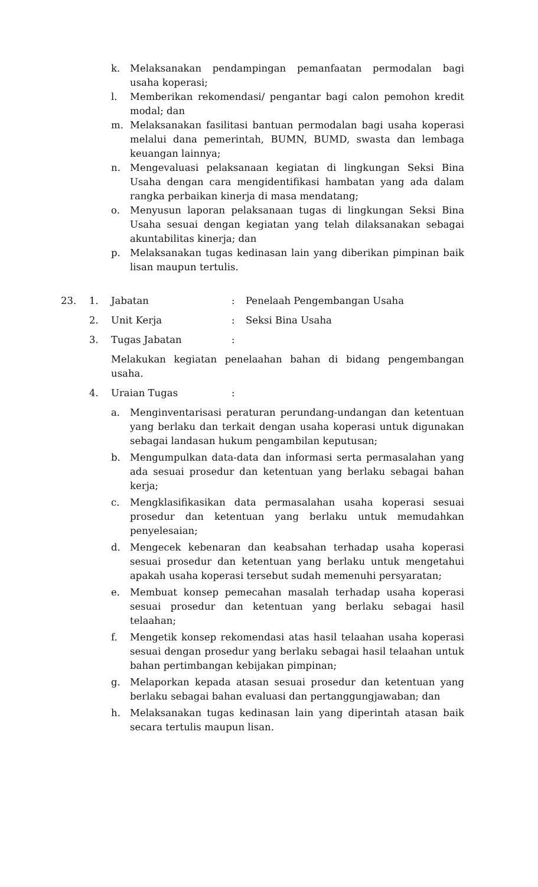k. Melaksanakan pendampingan pemanfaatan permodalan bagi usaha koperasi;
l. Memberikan rekomendasi/ pengantar bagi calon pemohon kredit modal; dan
m. Melaksanakan fasilitasi bantuan permodalan bagi usaha koperasi melalui dana pemerintah, BUMN, BUMD, swasta dan lembaga keuangan lainnya;
n. Mengevaluasi pelaksanaan kegiatan di lingkungan Seksi Bina Usaha dengan cara mengidentifikasi hambatan yang ada dalam rangka perbaikan kinerja di masa mendatang;
o. Menyusun laporan pelaksanaan tugas di lingkungan Seksi Bina Usaha sesuai dengan kegiatan yang telah dilaksanakan sebagai akuntabilitas kinerja; dan
p. Melaksanakan tugas kedinasan lain yang diberikan pimpinan baik lisan maupun tertulis.
23. 1. Jabatan: Penelaah Pengembangan Usaha
2. Unit Kerja: Seksi Bina Usaha
3. Tugas Jabatan:
Melakukan kegiatan penelaahan bahan di bidang pengembangan usaha.
4. Uraian Tugas:
a. Menginventarisasi peraturan perundang-undangan dan ketentuan yang berlaku dan terkait dengan usaha koperasi untuk digunakan sebagai landasan hukum pengambilan keputusan;
b. Mengumpulkan data-data dan informasi serta permasalahan yang ada sesuai prosedur dan ketentuan yang berlaku sebagai bahan kerja;
c. Mengklasifikasikan data permasalahan usaha koperasi sesuai prosedur dan ketentuan yang berlaku untuk memudahkan penyelesaian;
d. Mengecek kebenaran dan keabsahan terhadap usaha koperasi sesuai prosedur dan ketentuan yang berlaku untuk mengetahui apakah usaha koperasi tersebut sudah memenuhi persyaratan;
e. Membuat konsep pemecahan masalah terhadap usaha koperasi sesuai prosedur dan ketentuan yang berlaku sebagai hasil telaahan;
f. Mengetik konsep rekomendasi atas hasil telaahan usaha koperasi sesuai dengan prosedur yang berlaku sebagai hasil telaahan untuk bahan pertimbangan kebijakan pimpinan;
g. Melaporkan kepada atasan sesuai prosedur dan ketentuan yang berlaku sebagai bahan evaluasi dan pertanggungjawaban; dan
h. Melaksanakan tugas kedinasan lain yang diperintah atasan baik secara tertulis maupun lisan.